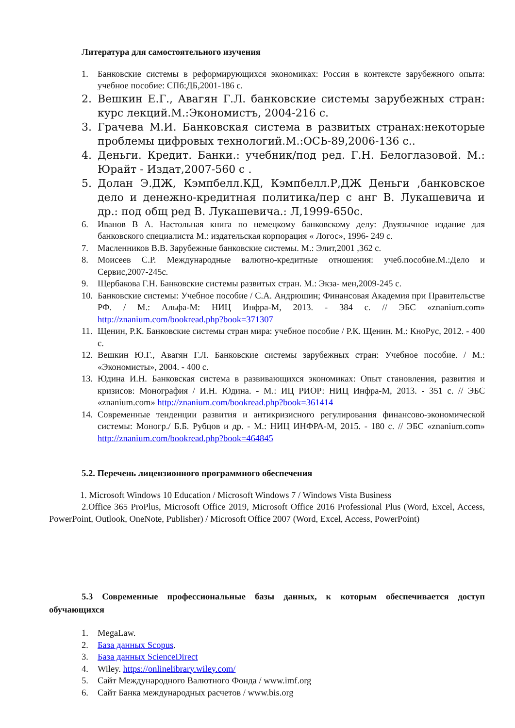Литература для самостоятельного изучения
1. Банковские системы в реформирующихся экономиках: Россия в контексте зарубежного опыта: учебное пособие: СПб:ДБ,2001-186 с.
2. Вешкин Е.Г., Авагян Г.Л. банковские системы зарубежных стран: курс лекций.М.:Экономистъ, 2004-216 с.
3. Грачева М.И. Банковская система в развитых странах:некоторые проблемы цифровых технологий.М.:ОСЬ-89,2006-136 с..
4. Деньги. Кредит. Банки.: учебник/под ред. Г.Н. Белоглазовой. М.: Юрайт - Издат,2007-560 с .
5. Долан Э.ДЖ, Кэмпбелл.КД, Кэмпбелл.Р,ДЖ Деньги ,банковское дело и денежно-кредитная политика/пер с анг В. Лукашевича и др.: под общ ред В. Лукашевича.: Л,1999-650с.
6. Иванов В А. Настольная книга по немецкому банковскому делу: Двуязычное издание для банковского специалиста М.: издательская корпорация « Логос», 1996- 249 с.
7. Масленников В.В. Зарубежные банковские системы. М.: Элит,2001 ,362 с.
8. Моисеев С.Р. Международные валютно-кредитные отношения: учеб.пособие.М.:Дело и Сервис,2007-245с.
9. Щербакова Г.Н. Банковские системы развитых стран. М.: Экза- мен,2009-245 с.
10. Банковские системы: Учебное пособие / С.А. Андрюшин; Финансовая Академия при Правительстве РФ. / М.: Альфа-М: НИЦ Инфра-М, 2013. - 384 с. // ЭБС «znanium.com» http://znanium.com/bookread.php?book=371307
11. Щенин, Р.К. Банковские системы стран мира: учебное пособие / Р.К. Щенин. М.: КноРус, 2012. - 400 с.
12. Вешкин Ю.Г., Авагян Г.Л. Банковские системы зарубежных стран: Учебное пособие. / М.: «Экономисты», 2004. - 400 с.
13. Юдина И.Н. Банковская система в развивающихся экономиках: Опыт становления, развития и кризисов: Монография / И.Н. Юдина. - М.: ИЦ РИОР: НИЦ Инфра-М, 2013. - 351 с. // ЭБС «znanium.com» http://znanium.com/bookread.php?book=361414
14. Современные тенденции развития и антикризисного регулирования финансово-экономической системы: Моногр./ Б.Б. Рубцов и др. - М.: НИЦ ИНФРА-М, 2015. - 180 с. // ЭБС «znanium.com» http://znanium.com/bookread.php?book=464845
5.2. Перечень лицензионного программного обеспечения
1. Microsoft Windows 10 Education / Microsoft Windows 7 / Windows Vista Business
2.Office 365 ProPlus, Microsoft Office 2019, Microsoft Office 2016 Professional Plus (Word, Excel, Access, PowerPoint, Outlook, OneNote, Publisher) / Microsoft Office 2007 (Word, Excel, Access, PowerPoint)
5.3 Современные профессиональные базы данных, к которым обеспечивается доступ обучающихся
1. MegaLaw.
2. База данных Scopus.
3. База данных ScienceDirect
4. Wiley. https://onlinelibrary.wiley.com/
5. Сайт Международного Валютного Фонда / www.imf.org
6. Сайт Банка международных расчетов / www.bis.org